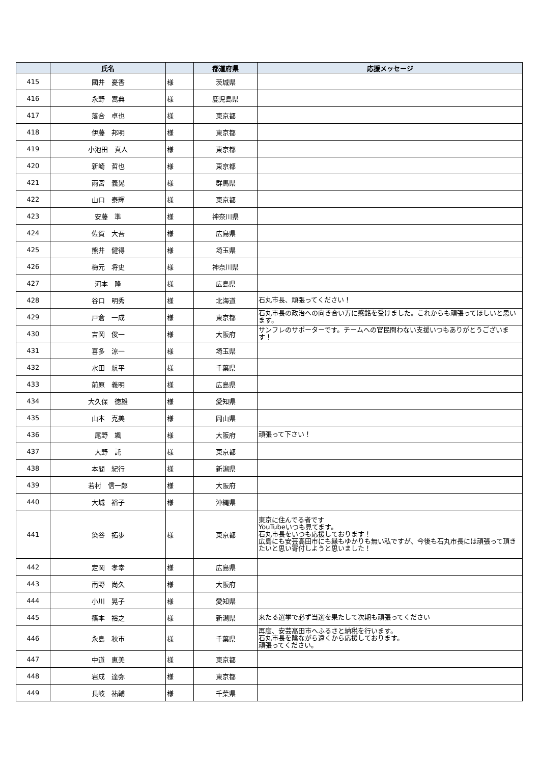| | 氏名 | | 都道府県 | 応援メッセージ |
| --- | --- | --- | --- | --- |
| 415 | 國井 憂香 | 様 | 茨城県 | |
| 416 | 永野 嵩典 | 様 | 鹿児島県 | |
| 417 | 落合 卓也 | 様 | 東京都 | |
| 418 | 伊藤 邦明 | 様 | 東京都 | |
| 419 | 小池田 真人 | 様 | 東京都 | |
| 420 | 新崎 哲也 | 様 | 東京都 | |
| 421 | 雨宮 義晃 | 様 | 群馬県 | |
| 422 | 山口 泰輝 | 様 | 東京都 | |
| 423 | 安藤 準 | 様 | 神奈川県 | |
| 424 | 佐賀 大吾 | 様 | 広島県 | |
| 425 | 熊井 健得 | 様 | 埼玉県 | |
| 426 | 梅元 将史 | 様 | 神奈川県 | |
| 427 | 河本 隆 | 様 | 広島県 | |
| 428 | 谷口 明秀 | 様 | 北海道 | 石丸市長、頑張ってください！ |
| 429 | 戸倉 一成 | 様 | 東京都 | 石丸市長の政治への向き合い方に感銘を受けました。これからも頑張ってほしいと思います。 |
| 430 | 吉岡 俊一 | 様 | 大阪府 | サンフレのサポーターです。チームへの官民問わない支援いつもありがとうございます！ |
| 431 | 喜多 涼一 | 様 | 埼玉県 | |
| 432 | 水田 航平 | 様 | 千葉県 | |
| 433 | 前原 義明 | 様 | 広島県 | |
| 434 | 大久保 徳雄 | 様 | 愛知県 | |
| 435 | 山本 克美 | 様 | 岡山県 | |
| 436 | 尾野 颯 | 様 | 大阪府 | 頑張って下さい！ |
| 437 | 大野 託 | 様 | 東京都 | |
| 438 | 本間 紀行 | 様 | 新潟県 | |
| 439 | 若村 信一郎 | 様 | 大阪府 | |
| 440 | 大城 裕子 | 様 | 沖縄県 | |
| 441 | 染谷 拓歩 | 様 | 東京都 | 東京に住んでる者です YouTubeいつも見てます。 石丸市長をいつも応援しております！ 広島にも安芸高田市にも縁もゆかりも無い私ですが、今後も石丸市長には頑張って頂きたいと思い寄付しようと思いました！ |
| 442 | 定岡 孝幸 | 様 | 広島県 | |
| 443 | 南野 尚久 | 様 | 大阪府 | |
| 444 | 小川 晃子 | 様 | 愛知県 | |
| 445 | 篠本 裕之 | 様 | 新潟県 | 来たる選挙で必ず当選を果たして次期も頑張ってください |
| 446 | 永島 秋市 | 様 | 千葉県 | 再度、安芸高田市へふるさと納税を行います。 石丸市長を陰ながら遠くから応援しております。 頑張ってください。 |
| 447 | 中道 恵美 | 様 | 東京都 | |
| 448 | 岩成 達弥 | 様 | 東京都 | |
| 449 | 長岐 祐輔 | 様 | 千葉県 | |